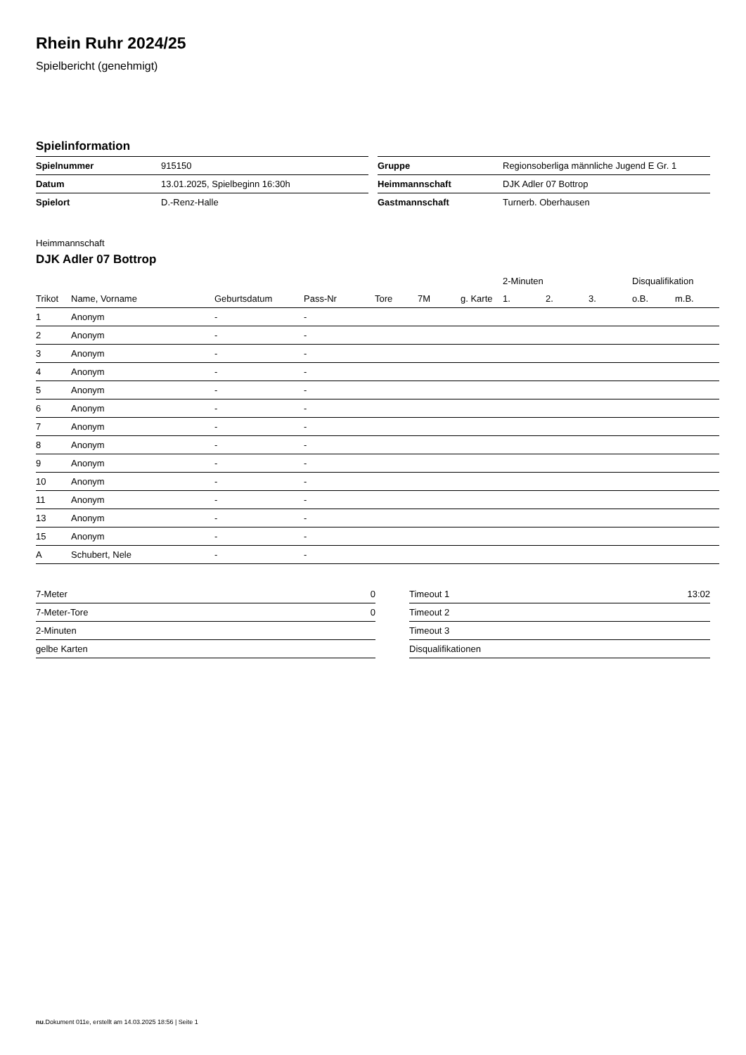Rhein Ruhr 2024/25
Spielbericht (genehmigt)
Spielinformation
| Spielnummer | 915150 |
| Datum | 13.01.2025, Spielbeginn 16:30h |
| Spielort | D.-Renz-Halle |
| Gruppe | Regionsoberliga männliche Jugend E Gr. 1 |
| Heimmannschaft | DJK Adler 07 Bottrop |
| Gastmannschaft | Turnerb. Oberhausen |
Heimmannschaft
DJK Adler 07 Bottrop
| | | | | | | | 2-Minuten | | | Disqualifikation | |
| --- | --- | --- | --- | --- | --- | --- | --- | --- | --- | --- | --- |
| Trikot | Name, Vorname | Geburtsdatum | Pass-Nr | Tore | 7M | g. Karte | 1. | 2. | 3. | o.B. | m.B. |
| 1 | Anonym | - | - | | | | | | | | |
| 2 | Anonym | - | - | | | | | | | | |
| 3 | Anonym | - | - | | | | | | | | |
| 4 | Anonym | - | - | | | | | | | | |
| 5 | Anonym | - | - | | | | | | | | |
| 6 | Anonym | - | - | | | | | | | | |
| 7 | Anonym | - | - | | | | | | | | |
| 8 | Anonym | - | - | | | | | | | | |
| 9 | Anonym | - | - | | | | | | | | |
| 10 | Anonym | - | - | | | | | | | | |
| 11 | Anonym | - | - | | | | | | | | |
| 13 | Anonym | - | - | | | | | | | | |
| 15 | Anonym | - | - | | | | | | | | |
| A | Schubert, Nele | - | - | | | | | | | | |
| 7-Meter | 0 |
| 7-Meter-Tore | 0 |
| 2-Minuten | |
| gelbe Karten | |
| Timeout 1 | 13:02 |
| Timeout 2 | |
| Timeout 3 | |
| Disqualifikationen | |
nu.Dokument 011e, erstellt am 14.03.2025 18:56 | Seite 1